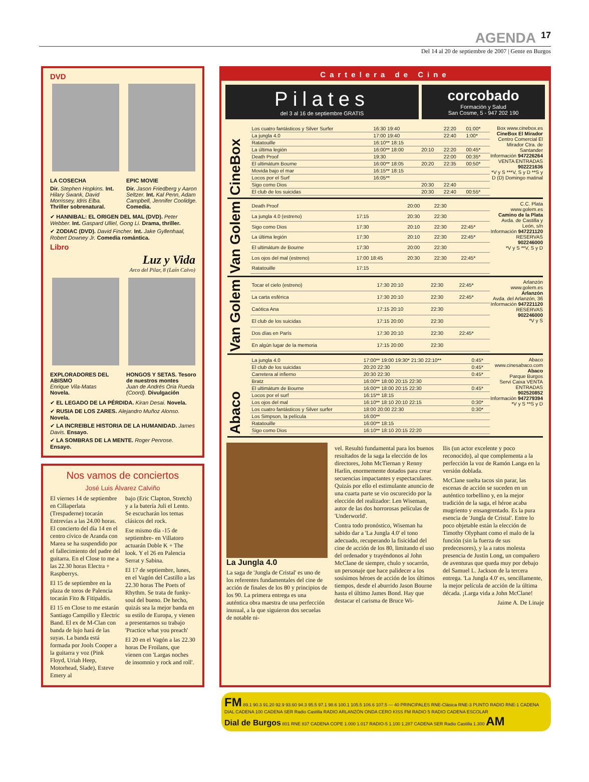AGENDA 17
Del 14 al 20 de septiembre de 2007 | Gente en Burgos
DVD
LA COSECHA
Dir. Stephen Hopkins. Int. Hilary Swank, David Morrissey, Idris Elba. Thriller sobrenatural.
EPIC MOVIE
Dir. Jason Friedberg y Aaron Seltzer. Int. Kal Penn, Adam Campbell, Jennifer Coolidge. Comedia.
✔ HANNIBAL: EL ORIGEN DEL MAL (DVD). Peter Webber. Int. Gaspard Ulliel, Gong Li. Drama, thriller.
✔ ZODIAC (DVD). David Fincher. Int. Jake Gyllenhaal, Robert Downey Jr. Comedia romántica.
Libro
Luz y Vida
Arco del Pilar, 8 (Laín Calvo)
EXPLORADORES DEL ABISMO
Enrique Vila-Matas
Novela.
HONGOS Y SETAS. Tesoro de nuestros montes
Juan de Andrés Oria Rueda (Coord). Divulgación
✔ EL LEGADO DE LA PÉRDIDA. Kiran Desai. Novela.
✔ RUSIA DE LOS ZARES. Alejandro Muñoz Alonso. Novela.
✔ LA INCREIBLE HISTORIA DE LA HUMANIDAD. James Davis. Ensayo.
✔ LA SOMBRAS DE LA MENTE. Roger Penrose. Ensayo.
Nos vamos de conciertos
José Luis Álvarez Calviño
El viernes 14 de septiembre en Cillaperlata (Trespaderne) tocarán Entrevías a las 24.00 horas. El concierto del día 14 en el centro cívico de Aranda con Marea se ha suspendido por el fallecimiento del padre del guitarra. En el Close to me a las 22.30 horas Electra + Raspberrys.
El 15 de septiembre en la plaza de toros de Palencia tocarán Fito & Fitipaldis.
El 15 en Close to me estarán Santiago Campillo y Electric Band. El ex de M-Clan con banda de lujo hará de las suyas. La banda está formada por Jools Cooper a la guitarra y voz (Pink Floyd, Uriah Heep, Motorhead, Slade), Esteve Emery al
bajo (Eric Clapton, Stretch) y a la batería Juli el Lento. Se escucharán los temas clásicos del rock.
Ese mismo día -15 de septiembre- en Villatoro actuarán Doble K + The look. Y el 26 en Palencia Serrat y Sabina.
El 17 de septiembre, lunes, en el Vagón del Castillo a las 22.30 horas The Poets of Rhythm. Se trata de funky-soul del bueno. De hecho, quizás sea la mejor banda en su estilo de Europa, y vienen a presentarnos su trabajo 'Practice what you preach'
El 20 en el Vagón a las 22.30 horas De Froilans, que vienen con 'Largas noches de insomnio y rock and roll'.
Cartelera de Cine
Pilates
del 3 al 16 de septiembre GRATIS
corcobado
Formación y Salud
San Cosme, 5 - 947 202 190
CineBox
| Los cuatro fantásticos y Silver Surfer | 16:30 19:40 | | 22:20 | 01:00* |
| La jungla 4.0 | 17:00 19:40 | | 22:40 | 1:00* |
| Ratatouille | 16:10** 18:15 | | | |
| La última legión | 16:00** 18:00 | 20:10 | 22:20 | 00:45* |
| Death Proof | 19:30 | | 22:00 | 00:35* |
| El ultimátum Bourne | 16:00** 18:05 | 20:20 | 22:35 | 00:50* |
| Movida bajo el mar | 16:15** 18:15 | | | |
| Locos por el Surf | 16:05** | | | |
| Sigo como Dios | | 20:30 | 22:40 | |
| El club de los suicidas | | 20:30 | 22:40 | 00:55* |
Box www.cinebox.es
CineBox El Mirador
Centro Comercial El Mirador Ctra. de Santander
Información 947226264
VENTA ENTRADAS 902221636
*V y S ***V, S y D **S y D (D) Domingo matinal
Van Golem
| Death Proof | | 20:00 | 22:30 | |
| La jungla 4.0 (estreno) | 17:15 | 20:30 | 22:30 | |
| Sigo como Dios | 17:30 | 20:10 | 22:30 | 22:45* |
| La última legión | 17:30 | 20:10 | 22:30 | 22:45* |
| El ultimátum de Bourne | 17:30 | 20:00 | 22:30 | |
| Los ojos del mal (estreno) | 17:00 18:45 | 20:30 | 22:30 | 22:45* |
| Ratatouille | 17:15 | | | |
C.C. Plata www.golem.es
Camino de la Plata
Avda. de Castilla y León, s/n
Información 947221120
RESERVAS 902246000
*V y S **V, S y D
Van Golem
| Tocar el cielo (estreno) | 17:30 20:10 | 22:30 | 22:45* |
| La carta esférica | 17:30 20:10 | 22:30 | 22:45* |
| Caótica Ana | 17:15 20:10 | 22:30 | |
| El club de los suicidas | 17:15 20:00 | 22:30 | |
| Dos días en París | 17:30 20:10 | 22:30 | 22:45* |
| En algún lugar de la memoria | 17:15 20:00 | 22:30 | |
Arlanzón www.golem.es
Arlanzón
Avda. del Arlanzón, 36
Información 947221120
RESERVAS 902246000
*V y S
Abaco
| La jungla 4.0 | 17:00** 19:00 19:30* 21:30 22:10** | 0:45* |
| El club de los suicidas | 20:20 22:30 | 0:45* |
| Carretera al infierno | 20:30 22:30 | 0:45* |
| Bratz | 16:00** 18:00 20:15 22:30 | |
| El ultimátum de Bourne | 16:00** 18:00 20:15 22:30 | 0:45* |
| Locos por el surf | 16:15** 18:15 | |
| Los ojos del mal | 16:10** 18:10 20:10 22:15 | 0:30* |
| Los cuatro fantásticos y Silver surfer | 18:00 20:00 22:30 | 0:30* |
| Los Simpson, la película | 16:00** | |
| Ratatouille | 16:00** 18:15 | |
| Sigo como Dios | 16:10** 18:10 20:15 22:20 | |
Abaco www.cinesabaco.com
Abaco
Parque Burgos
Servi Caixa VENTA ENTRADAS 902520852
Información 947279394
*V y S **S y D
La Jungla 4.0
La saga de 'Jungla de Cristal' es uno de los referentes fundamentales del cine de acción de finales de los 80 y principios de los 90. La primera entrega es una auténtica obra maestra de una perfección inusual, a la que siguieron dos secuelas de notable ni-
vel. Resultó fundamental para los buenos resultados de la saga la elección de los directores, John McTiernan y Renny Harlin, enormemente dotados para crear secuencias impactantes y espectaculares. Quizás por ello el estimulante anuncio de una cuarta parte se vio oscurecido por la elección del realizador: Len Wiseman, autor de las dos horrorosas películas de 'Underworld'.
Contra todo pronóstico, Wiseman ha sabido dar a 'La Jungla 4.0' el tono adecuado, recuperando la fisicidad del cine de acción de los 80, limitando el uso del ordenador y trayéndonos al John McClane de siempre, chulo y socarrón, un personaje que hace palidecer a los sosísimos héroes de acción de los últimos tiempos, desde el aburrido Jason Bourne hasta el último James Bond. Hay que destacar el carisma de Bruce Wi-
llis (un actor excelente y poco reconocido), al que complementa a la perfección la voz de Ramón Langa en la versión doblada.
McClane suelta tacos sin parar, las escenas de acción se suceden en un auténtico torbellino y, en la mejor tradición de la saga, el héroe acaba mugriento y ensangrentado. Es la pura esencia de 'Jungla de Cristal'. Entre lo poco objetable están la elección de Timothy Olyphant como el malo de la función (sin la fuerza de sus predecesores), y la a ratos molesta presencia de Justin Long, un compañero de aventuras que queda muy por debajo del Samuel L. Jackson de la tercera entrega. 'La Jungla 4.0' es, sencillamente, la mejor película de acción de la última década. ¡Larga vida a John McClane!
Jaime A. De Linaje
FM 89.1 90.3 91.20 92.9 93.60 94.3 95.5 97.1 98.6 100.1 105.5 106.6 107.5 — 40 PRINCIPALES RNE-Clásica RNE-3 PUNTO RADIO RNE-1 CADENA DIAL CADENA 100 CADENA SER Radio Castilla RADIO ARLANZÓN ONDA CERO KISS FM RADIO 5 RADIO CADENA ESCOLAR
Dial de Burgos 801 RNE 837 CADENA COPE 1.000 1.017 RADIO-5 1.100 1.287 CADENA SER Radio Castilla 1.300 AM